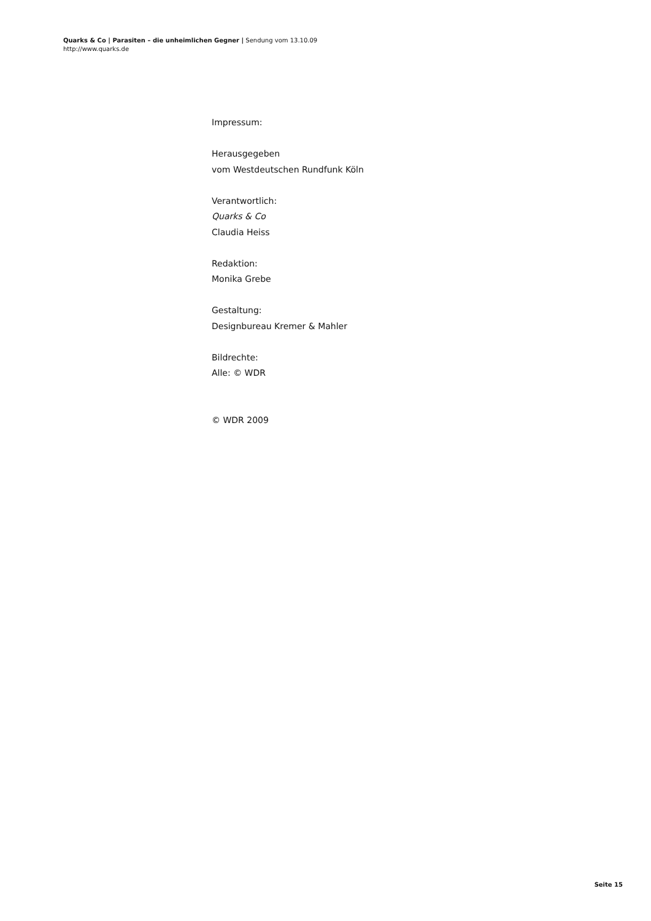Quarks & Co | Parasiten – die unheimlichen Gegner | Sendung vom 13.10.09
http://www.quarks.de
Impressum:
Herausgegeben
vom Westdeutschen Rundfunk Köln
Verantwortlich:
Quarks & Co
Claudia Heiss
Redaktion:
Monika Grebe
Gestaltung:
Designbureau Kremer & Mahler
Bildrechte:
Alle: © WDR
© WDR 2009
Seite 15